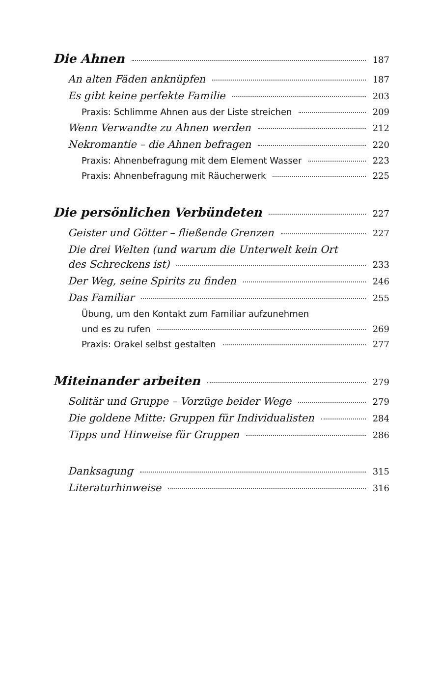Die Ahnen 187
An alten Fäden anknüpfen 187
Es gibt keine perfekte Familie 203
Praxis: Schlimme Ahnen aus der Liste streichen 209
Wenn Verwandte zu Ahnen werden 212
Nekromantie – die Ahnen befragen 220
Praxis: Ahnenbefragung mit dem Element Wasser 223
Praxis: Ahnenbefragung mit Räucherwerk 225
Die persönlichen Verbündeten 227
Geister und Götter – fließende Grenzen 227
Die drei Welten (und warum die Unterwelt kein Ort
des Schreckens ist) 233
Der Weg, seine Spirits zu finden 246
Das Familiar 255
Übung, um den Kontakt zum Familiar aufzunehmen
und es zu rufen 269
Praxis: Orakel selbst gestalten 277
Miteinander arbeiten 279
Solitär und Gruppe – Vorzüge beider Wege 279
Die goldene Mitte: Gruppen für Individualisten 284
Tipps und Hinweise für Gruppen 286
Danksagung 315
Literaturhinweise 316